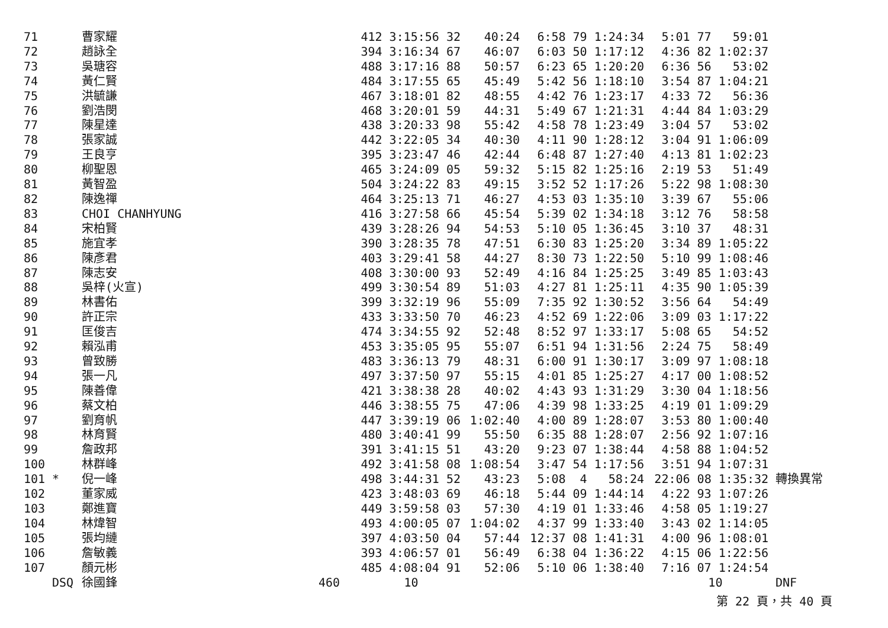| 71 | | 曹家耀 | 412 3:15:56 32 | 40:24 | 6:58 79 1:24:34 | 5:01 77 59:01 | |
| 72 | | 趙詠全 | 394 3:16:34 67 | 46:07 | 6:03 50 1:17:12 | 4:36 82 1:02:37 | |
| 73 | | 吳瑭容 | 488 3:17:16 88 | 50:57 | 6:23 65 1:20:20 | 6:36 56 53:02 | |
| 74 | | 黃仁賢 | 484 3:17:55 65 | 45:49 | 5:42 56 1:18:10 | 3:54 87 1:04:21 | |
| 75 | | 洪毓謙 | 467 3:18:01 82 | 48:55 | 4:42 76 1:23:17 | 4:33 72 56:36 | |
| 76 | | 劉浩閔 | 468 3:20:01 59 | 44:31 | 5:49 67 1:21:31 | 4:44 84 1:03:29 | |
| 77 | | 陳星達 | 438 3:20:33 98 | 55:42 | 4:58 78 1:23:49 | 3:04 57 53:02 | |
| 78 | | 張家誠 | 442 3:22:05 34 | 40:30 | 4:11 90 1:28:12 | 3:04 91 1:06:09 | |
| 79 | | 王良亨 | 395 3:23:47 46 | 42:44 | 6:48 87 1:27:40 | 4:13 81 1:02:23 | |
| 80 | | 柳聖恩 | 465 3:24:09 05 | 59:32 | 5:15 82 1:25:16 | 2:19 53 51:49 | |
| 81 | | 黃智盈 | 504 3:24:22 83 | 49:15 | 3:52 52 1:17:26 | 5:22 98 1:08:30 | |
| 82 | | 陳逸禪 | 464 3:25:13 71 | 46:27 | 4:53 03 1:35:10 | 3:39 67 55:06 | |
| 83 | | CHOI CHANHYUNG | 416 3:27:58 66 | 45:54 | 5:39 02 1:34:18 | 3:12 76 58:58 | |
| 84 | | 宋柏賢 | 439 3:28:26 94 | 54:53 | 5:10 05 1:36:45 | 3:10 37 48:31 | |
| 85 | | 施宜孝 | 390 3:28:35 78 | 47:51 | 6:30 83 1:25:20 | 3:34 89 1:05:22 | |
| 86 | | 陳彥君 | 403 3:29:41 58 | 44:27 | 8:30 73 1:22:50 | 5:10 99 1:08:46 | |
| 87 | | 陳志安 | 408 3:30:00 93 | 52:49 | 4:16 84 1:25:25 | 3:49 85 1:03:43 | |
| 88 | | 吳梓(火宣) | 499 3:30:54 89 | 51:03 | 4:27 81 1:25:11 | 4:35 90 1:05:39 | |
| 89 | | 林書佑 | 399 3:32:19 96 | 55:09 | 7:35 92 1:30:52 | 3:56 64 54:49 | |
| 90 | | 許正宗 | 433 3:33:50 70 | 46:23 | 4:52 69 1:22:06 | 3:09 03 1:17:22 | |
| 91 | | 匡俊吉 | 474 3:34:55 92 | 52:48 | 8:52 97 1:33:17 | 5:08 65 54:52 | |
| 92 | | 賴泓甫 | 453 3:35:05 95 | 55:07 | 6:51 94 1:31:56 | 2:24 75 58:49 | |
| 93 | | 曾致勝 | 483 3:36:13 79 | 48:31 | 6:00 91 1:30:17 | 3:09 97 1:08:18 | |
| 94 | | 張一凡 | 497 3:37:50 97 | 55:15 | 4:01 85 1:25:27 | 4:17 00 1:08:52 | |
| 95 | | 陳善偉 | 421 3:38:38 28 | 40:02 | 4:43 93 1:31:29 | 3:30 04 1:18:56 | |
| 96 | | 蔡文柏 | 446 3:38:55 75 | 47:06 | 4:39 98 1:33:25 | 4:19 01 1:09:29 | |
| 97 | | 劉育帆 | 447 3:39:19 06 | 1:02:40 | 4:00 89 1:28:07 | 3:53 80 1:00:40 | |
| 98 | | 林育賢 | 480 3:40:41 99 | 55:50 | 6:35 88 1:28:07 | 2:56 92 1:07:16 | |
| 99 | | 詹政邦 | 391 3:41:15 51 | 43:20 | 9:23 07 1:38:44 | 4:58 88 1:04:52 | |
| 100 | | 林群峰 | 492 3:41:58 08 | 1:08:54 | 3:47 54 1:17:56 | 3:51 94 1:07:31 | |
| 101 | * | 倪一峰 | 498 3:44:31 52 | 43:23 | 5:08 4 58:24 | 22:06 08 1:35:32 | 轉換異常 |
| 102 | | 董家威 | 423 3:48:03 69 | 46:18 | 5:44 09 1:44:14 | 4:22 93 1:07:26 | |
| 103 | | 鄭進寶 | 449 3:59:58 03 | 57:30 | 4:19 01 1:33:46 | 4:58 05 1:19:27 | |
| 104 | | 林煒智 | 493 4:00:05 07 | 1:04:02 | 4:37 99 1:33:40 | 3:43 02 1:14:05 | |
| 105 | | 張均縺 | 397 4:03:50 04 | 57:44 | 12:37 08 1:41:31 | 4:00 96 1:08:01 | |
| 106 | | 詹敏義 | 393 4:06:57 01 | 56:49 | 6:38 04 1:36:22 | 4:15 06 1:22:56 | |
| 107 | | 顏元彬 | 485 4:08:04 91 | 52:06 | 5:10 06 1:38:40 | 7:16 07 1:24:54 | |
| | DSQ | 徐國鋒 | 460 10 | | | 10 | DNF |
第 22 頁，共 40 頁